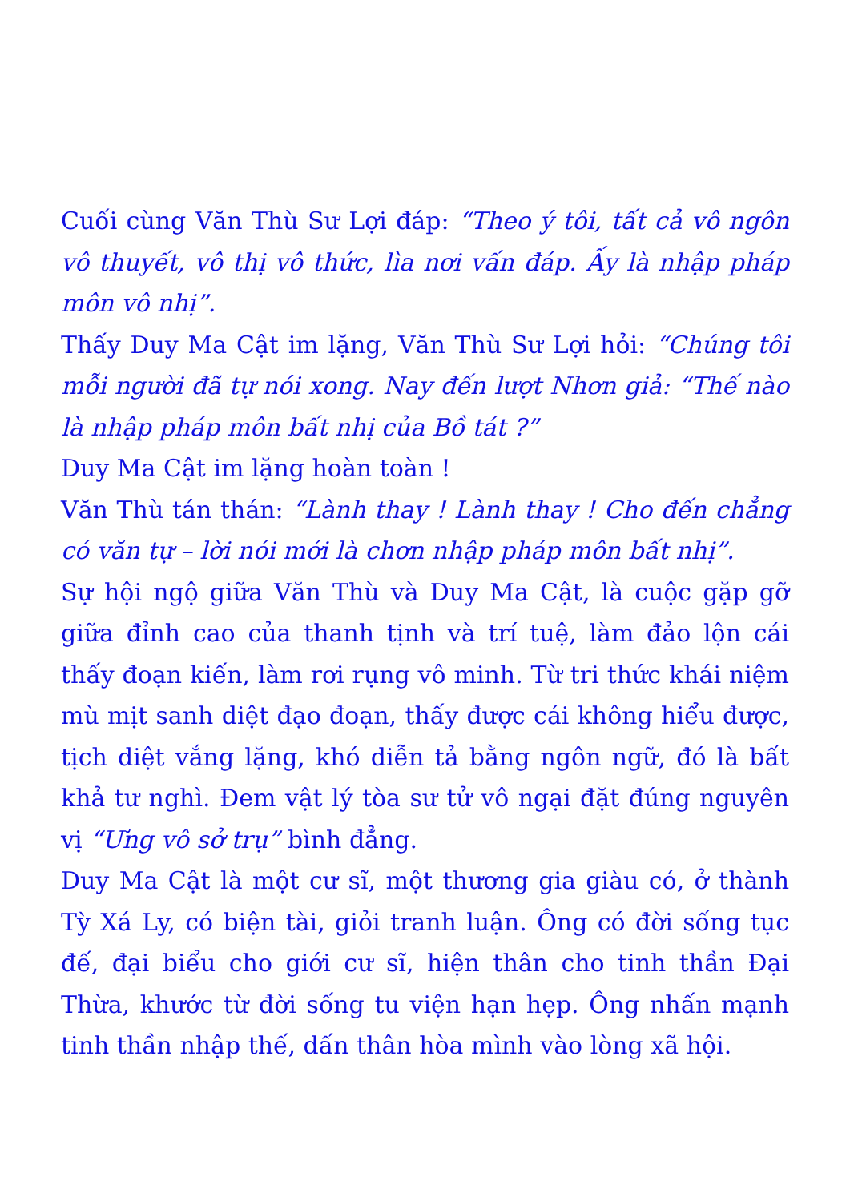Cuối cùng Văn Thù Sư Lợi đáp: “Theo ý tôi, tất cả vô ngôn vô thuyết, vô thị vô thức, lìa nơi vấn đáp. Ấy là nhập pháp môn vô nhị”.
Thấy Duy Ma Cật im lặng, Văn Thù Sư Lợi hỏi: “Chúng tôi mỗi người đã tự nói xong. Nay đến lượt Nhơn giả: “Thế nào là nhập pháp môn bất nhị của Bồ tát ?”
Duy Ma Cật im lặng hoàn toàn !
Văn Thù tán thán: “Lành thay ! Lành thay ! Cho đến chẳng có văn tự – lời nói mới là chơn nhập pháp môn bất nhị”.
Sự hội ngộ giữa Văn Thù và Duy Ma Cật, là cuộc gặp gỡ giữa đỉnh cao của thanh tịnh và trí tuệ, làm đảo lộn cái thấy đoạn kiến, làm rơi rụng vô minh. Từ tri thức khái niệm mù mịt sanh diệt đạo đoạn, thấy được cái không hiểu được, tịch diệt vắng lặng, khó diễn tả bằng ngôn ngữ, đó là bất khả tư nghì. Đem vật lý tòa sư tử vô ngại đặt đúng nguyên vị “Ưng vô sở trụ” bình đẳng.
Duy Ma Cật là một cư sĩ, một thương gia giàu có, ở thành Tỳ Xá Ly, có biện tài, giỏi tranh luận. Ông có đời sống tục đế, đại biểu cho giới cư sĩ, hiện thân cho tinh thần Đại Thừa, khước từ đời sống tu viện hạn hẹp. Ông nhấn mạnh tinh thần nhập thế, dấn thân hòa mình vào lòng xã hội.